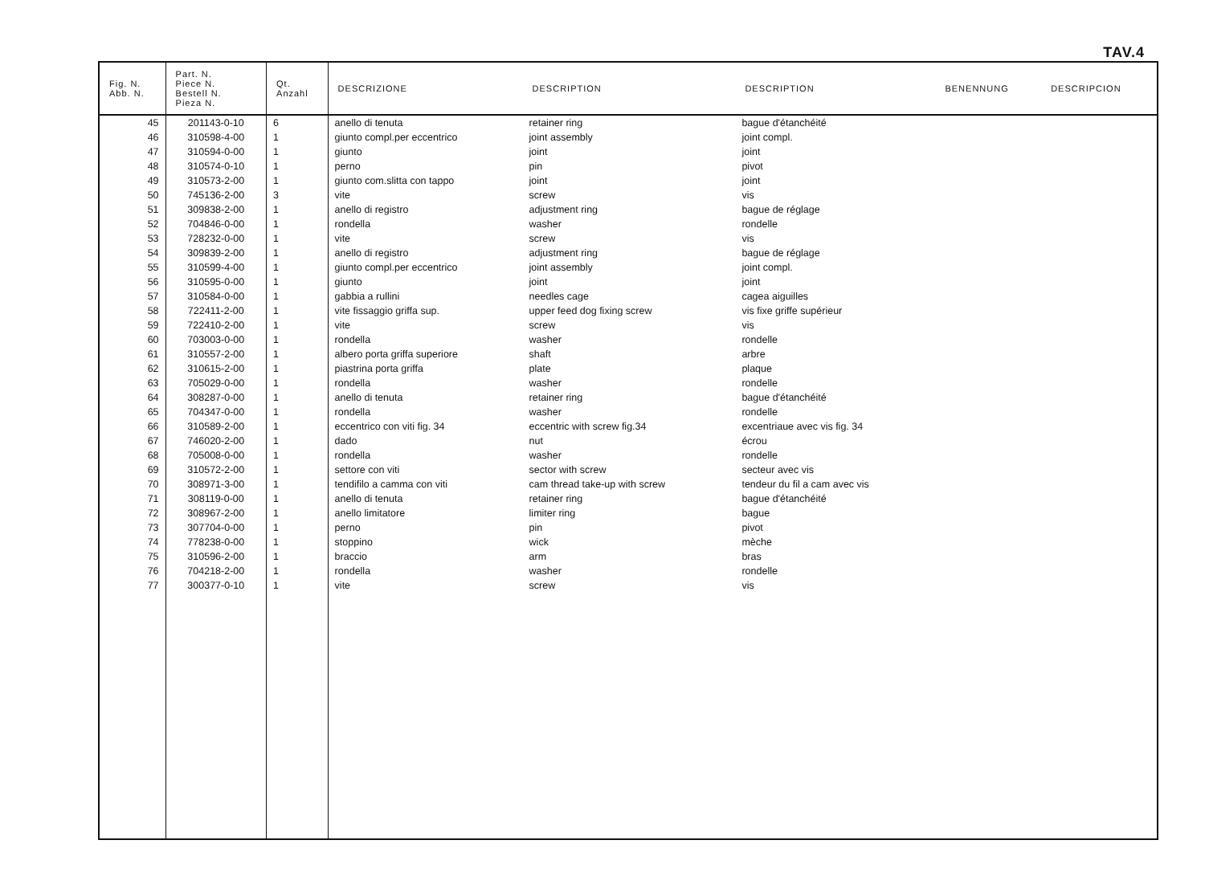TAV.4
| Fig. N. Abb. N. | Part. N. Piece N. Bestell N. Pieza N. | Qt. Anzahl | DESCRIZIONE | DESCRIPTION | DESCRIPTION | BENENNUNG | DESCRIPCION |
| --- | --- | --- | --- | --- | --- | --- | --- |
| 45 | 201143-0-10 | 6 | anello di tenuta | retainer ring | bague d'étanchéité | | |
| 46 | 310598-4-00 | 1 | giunto compl.per eccentrico | joint assembly | joint compl. | | |
| 47 | 310594-0-00 | 1 | giunto | joint | joint | | |
| 48 | 310574-0-10 | 1 | perno | pin | pivot | | |
| 49 | 310573-2-00 | 1 | giunto com.slitta con tappo | joint | joint | | |
| 50 | 745136-2-00 | 3 | vite | screw | vis | | |
| 51 | 309838-2-00 | 1 | anello di registro | adjustment ring | bague de réglage | | |
| 52 | 704846-0-00 | 1 | rondella | washer | rondelle | | |
| 53 | 728232-0-00 | 1 | vite | screw | vis | | |
| 54 | 309839-2-00 | 1 | anello di registro | adjustment ring | bague de réglage | | |
| 55 | 310599-4-00 | 1 | giunto compl.per eccentrico | joint assembly | joint compl. | | |
| 56 | 310595-0-00 | 1 | giunto | joint | joint | | |
| 57 | 310584-0-00 | 1 | gabbia a rullini | needles cage | cagea aiguilles | | |
| 58 | 722411-2-00 | 1 | vite fissaggio griffa sup. | upper feed dog fixing screw | vis fixe griffe supérieur | | |
| 59 | 722410-2-00 | 1 | vite | screw | vis | | |
| 60 | 703003-0-00 | 1 | rondella | washer | rondelle | | |
| 61 | 310557-2-00 | 1 | albero porta griffa superiore | shaft | arbre | | |
| 62 | 310615-2-00 | 1 | piastrina porta griffa | plate | plaque | | |
| 63 | 705029-0-00 | 1 | rondella | washer | rondelle | | |
| 64 | 308287-0-00 | 1 | anello di tenuta | retainer ring | bague d'étanchéité | | |
| 65 | 704347-0-00 | 1 | rondella | washer | rondelle | | |
| 66 | 310589-2-00 | 1 | eccentrico con viti fig. 34 | eccentric with screw fig.34 | excentriaue avec vis fig. 34 | | |
| 67 | 746020-2-00 | 1 | dado | nut | écrou | | |
| 68 | 705008-0-00 | 1 | rondella | washer | rondelle | | |
| 69 | 310572-2-00 | 1 | settore con viti | sector with screw | secteur avec vis | | |
| 70 | 308971-3-00 | 1 | tendifilo a camma con viti | cam thread take-up with screw | tendeur du fil a cam avec vis | | |
| 71 | 308119-0-00 | 1 | anello di tenuta | retainer ring | bague d'étanchéité | | |
| 72 | 308967-2-00 | 1 | anello limitatore | limiter ring | bague | | |
| 73 | 307704-0-00 | 1 | perno | pin | pivot | | |
| 74 | 778238-0-00 | 1 | stoppino | wick | mèche | | |
| 75 | 310596-2-00 | 1 | braccio | arm | bras | | |
| 76 | 704218-2-00 | 1 | rondella | washer | rondelle | | |
| 77 | 300377-0-10 | 1 | vite | screw | vis | | |